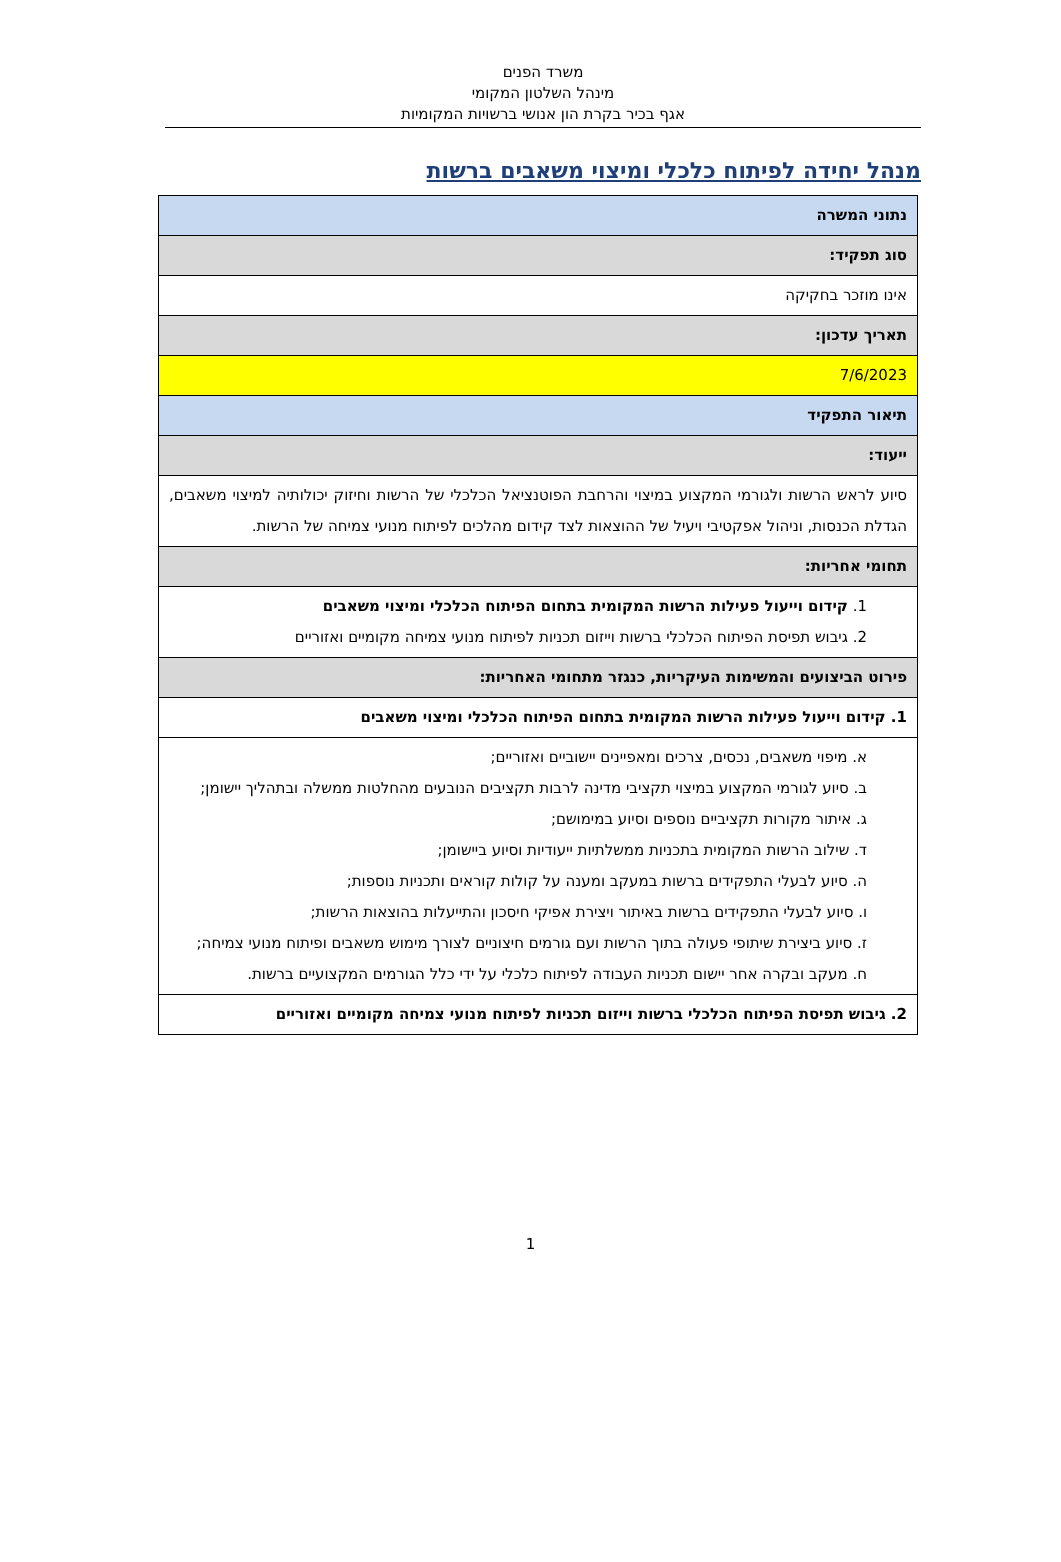משרד הפנים
מינהל השלטון המקומי
אגף בכיר בקרת הון אנושי ברשויות המקומיות
מנהל יחידה לפיתוח כלכלי ומיצוי משאבים ברשות
| נתוני המשרה |
| סוג תפקיד: |
| אינו מוזכר בחקיקה |
| תאריך עדכון: |
| 7/6/2023 |
| תיאור התפקיד |
| ייעוד: |
| סיוע לראש הרשות ולגורמי המקצוע במיצוי והרחבת הפוטנציאל הכלכלי של הרשות וחיזוק יכולותיה למיצוי משאבים, הגדלת הכנסות, וניהול אפקטיבי ויעיל של ההוצאות לצד קידום מהלכים לפיתוח מנועי צמיחה של הרשות. |
| תחומי אחריות: |
| 1. קידום וייעול פעילות הרשות המקומית בתחום הפיתוח הכלכלי ומיצוי משאבים 2. גיבוש תפיסת הפיתוח הכלכלי ברשות וייזום תכניות לפיתוח מנועי צמיחה מקומיים ואזוריים |
| פירוט הביצועים והמשימות העיקריות, כנגזר מתחומי האחריות: |
| 1. קידום וייעול פעילות הרשות המקומית בתחום הפיתוח הכלכלי ומיצוי משאבים |
| א. מיפוי משאבים, נכסים, צרכים ומאפיינים יישוביים ואזוריים; ב. סיוע לגורמי המקצוע במיצוי תקציבי מדינה לרבות תקציבים הנובעים מהחלטות ממשלה ובתהליך יישומן; ג. איתור מקורות תקציביים נוספים וסיוע במימושם; ד. שילוב הרשות המקומית בתכניות ממשלתיות ייעודיות וסיוע ביישומן; ה. סיוע לבעלי התפקידים ברשות במעקב ומענה על קולות קוראים ותכניות נוספות; ו. סיוע לבעלי התפקידים ברשות באיתור ויצירת אפיקי חיסכון והתייעלות בהוצאות הרשות; ז. סיוע ביצירת שיתופי פעולה בתוך הרשות ועם גורמים חיצוניים לצורך מימוש משאבים ופיתוח מנועי צמיחה; ח. מעקב ובקרה אחר יישום תכניות העבודה לפיתוח כלכלי על ידי כלל הגורמים המקצועיים ברשות. |
| 2. גיבוש תפיסת הפיתוח הכלכלי ברשות וייזום תכניות לפיתוח מנועי צמיחה מקומיים ואזוריים |
1